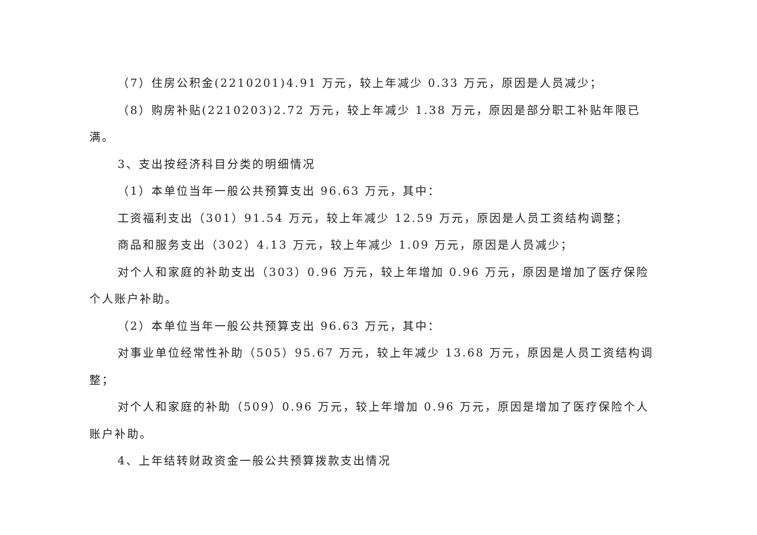（7）住房公积金(2210201)4.91 万元，较上年减少 0.33 万元，原因是人员减少；
（8）购房补贴(2210203)2.72 万元，较上年减少 1.38 万元，原因是部分职工补贴年限已满。
3、支出按经济科目分类的明细情况
（1）本单位当年一般公共预算支出 96.63 万元，其中：
工资福利支出（301）91.54 万元，较上年减少 12.59 万元，原因是人员工资结构调整；
商品和服务支出（302）4.13 万元，较上年减少 1.09 万元，原因是人员减少；
对个人和家庭的补助支出（303）0.96 万元，较上年增加 0.96 万元，原因是增加了医疗保险个人账户补助。
（2）本单位当年一般公共预算支出 96.63 万元，其中：
对事业单位经常性补助（505）95.67 万元，较上年减少 13.68 万元，原因是人员工资结构调整；
对个人和家庭的补助（509）0.96 万元，较上年增加 0.96 万元，原因是增加了医疗保险个人账户补助。
4、上年结转财政资金一般公共预算拨款支出情况